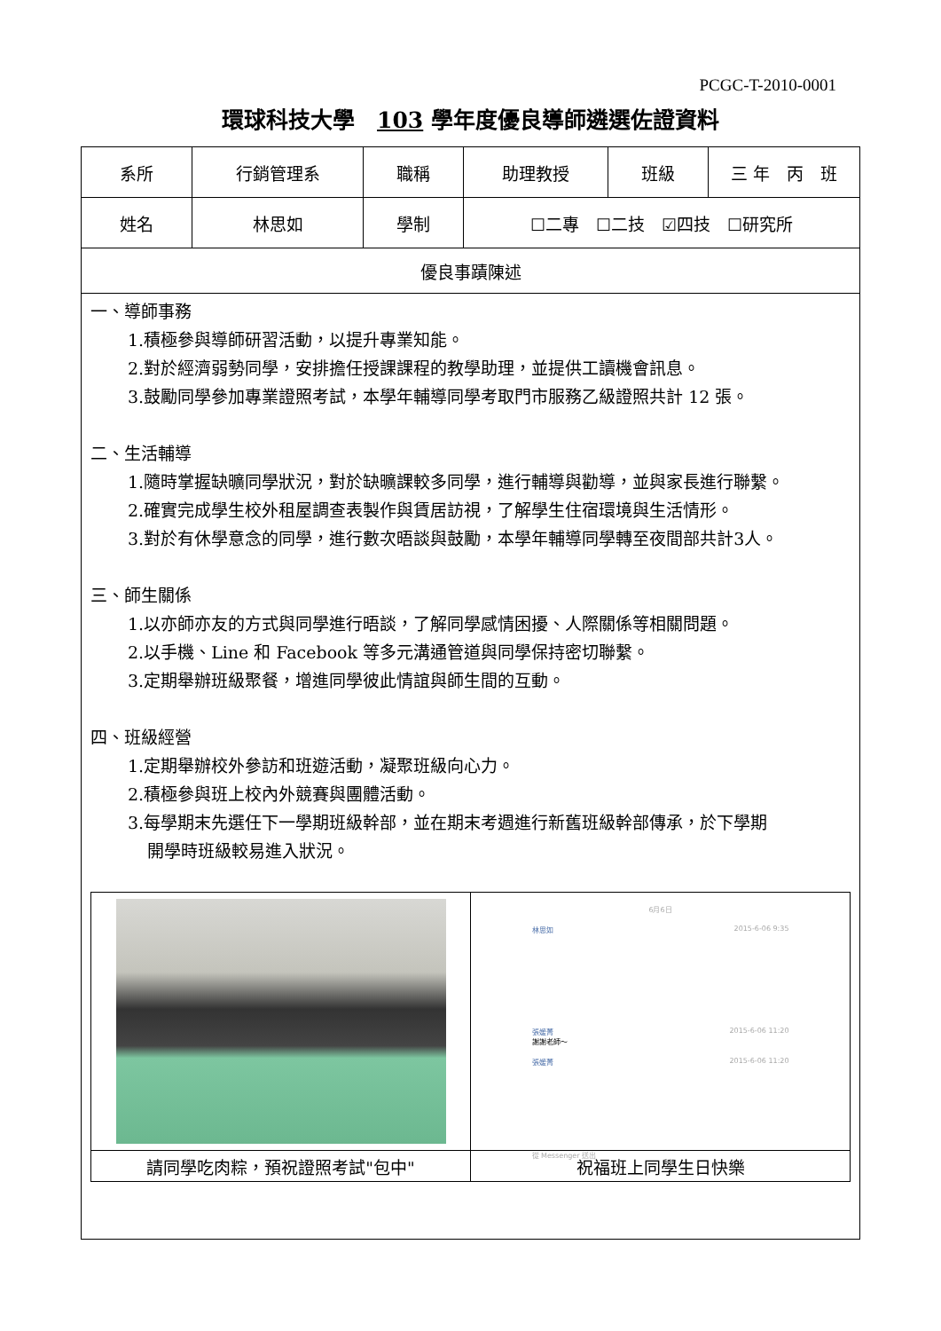PCGC-T-2010-0001
環球科技大學　103 學年度優良導師遴選佐證資料
| 系所 | 行銷管理系 | 職稱 | 助理教授 | 班級 | 三 年 丙 班 |
| 姓名 | 林思如 | 學制 | ☐二專 ☐二技 ☑四技 ☐研究所 | | |
| 優良事蹟陳述 | | | | | |
| 一、導師事務 1.積極參與導師研習活動，以提升專業知能。 2.對於經濟弱勢同學，安排擔任授課課程的教學助理，並提供工讀機會訊息。 3.鼓勵同學參加專業證照考試，本學年輔導同學考取門市服務乙級證照共計 12 張。 二、生活輔導 1.隨時掌握缺曠同學狀況，對於缺曠課較多同學，進行輔導與勸導，並與家長進行聯繫。 2.確實完成學生校外租屋調查表製作與賃居訪視，了解學生住宿環境與生活情形。 3.對於有休學意念的同學，進行數次晤談與鼓勵，本學年輔導同學轉至夜間部共計3人。 三、師生關係 1.以亦師亦友的方式與同學進行晤談，了解同學感情困擾、人際關係等相關問題。 2.以手機、Line 和 Facebook 等多元溝通管道與同學保持密切聯繫。 3.定期舉辦班級聚餐，增進同學彼此情誼與師生間的互動。 四、班級經營 1.定期舉辦校外參訪和班遊活動，凝聚班級向心力。 2.積極參與班上校內外競賽與團體活動。 3.每學期末先選任下一學期班級幹部，並在期末考週進行新舊班級幹部傳承，於下學期 開學時班級較易進入狀況。 / / 6月6日 林思如 2015-6-06 9:35 張媛菁 2015-6-06 11:20 謝謝老師～ 張媛菁 2015-6-06 11:20 從 Messenger 送出 / / 請同學吃肉粽，預祝證照考試"包中" / 祝福班上同學生日快樂 / | | | | | |